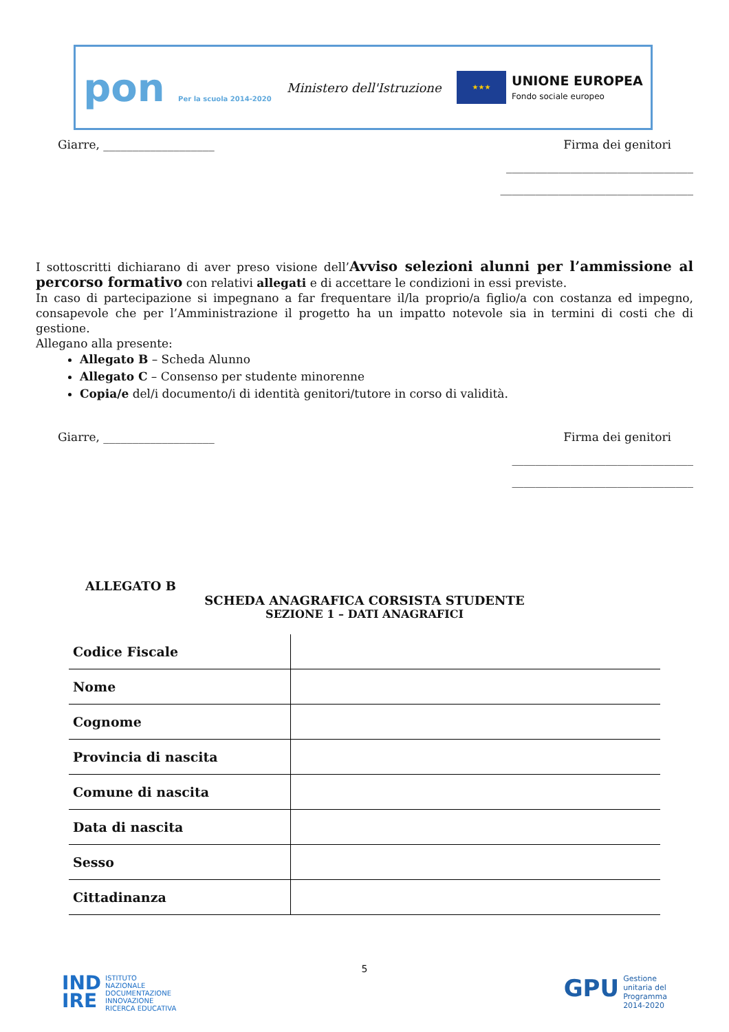pon Per la scuola 2014-2020
Ministero dell'Istruzione
★★★
UNIONE EUROPEA
Fondo sociale europeo
Giarre, ___________________ Firma dei genitori
________________________________
_________________________________
I sottoscritti dichiarano di aver preso visione dell’Avviso selezioni alunni per l’ammissione al percorso formativo con relativi allegati e di accettare le condizioni in essi previste.
In caso di partecipazione si impegnano a far frequentare il/la proprio/a figlio/a con costanza ed impegno, consapevole che per l’Amministrazione il progetto ha un impatto notevole sia in termini di costi che di gestione.
Allegano alla presente:
Allegato B – Scheda Alunno
Allegato C – Consenso per studente minorenne
Copia/e del/i documento/i di identità genitori/tutore in corso di validità.
Giarre, ___________________ Firma dei genitori
_______________________________
_______________________________
ALLEGATO B
SCHEDA ANAGRAFICA CORSISTA STUDENTE
SEZIONE 1 – DATI ANAGRAFICI
| Codice Fiscale | |
| Nome | |
| Cognome | |
| Provincia di nascita | |
| Comune di nascita | |
| Data di nascita | |
| Sesso | |
| Cittadinanza | |
5
IND
IRE ISTITUTO
NAZIONALE
DOCUMENTAZIONE
INNOVAZIONE
RICERCA EDUCATIVA
GPU Gestione
unitaria del
Programma
2014-2020